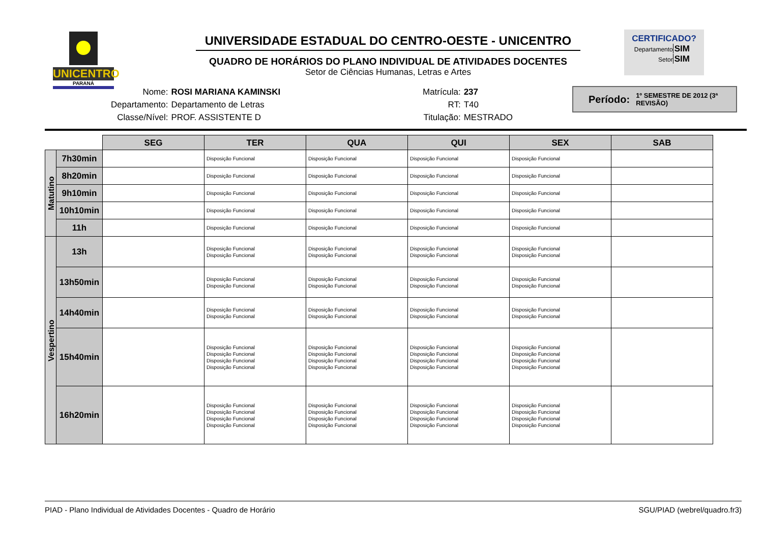UNICENTRO
PARANÁ
UNIVERSIDADE ESTADUAL DO CENTRO-OESTE - UNICENTRO
QUADRO DE HORÁRIOS DO PLANO INDIVIDUAL DE ATIVIDADES DOCENTES
Setor de Ciências Humanas, Letras e Artes
CERTIFICADO?
DepartamentoSIM
SetorSIM
| Nome: | ROSI MARIANA KAMINSKI |
| Departamento: | Departamento de Letras |
| Classe/Nível: | PROF. ASSISTENTE D |
| Matrícula: | 237 |
| RT: | T40 |
| Titulação: | MESTRADO |
Período: 1º SEMESTRE DE 2012 (3ª REVISÃO)
| | | SEG | TER | QUA | QUI | SEX | SAB |
| Matutino | 7h30min | | Disposição Funcional | Disposição Funcional | Disposição Funcional | Disposição Funcional | |
| | 8h20min | | Disposição Funcional | Disposição Funcional | Disposição Funcional | Disposição Funcional | |
| | 9h10min | | Disposição Funcional | Disposição Funcional | Disposição Funcional | Disposição Funcional | |
| | 10h10min | | Disposição Funcional | Disposição Funcional | Disposição Funcional | Disposição Funcional | |
| | 11h | | Disposição Funcional | Disposição Funcional | Disposição Funcional | Disposição Funcional | |
| Vespertino | 13h | | Disposição Funcional Disposição Funcional | Disposição Funcional Disposição Funcional | Disposição Funcional Disposição Funcional | Disposição Funcional Disposição Funcional | |
| | 13h50min | | Disposição Funcional Disposição Funcional | Disposição Funcional Disposição Funcional | Disposição Funcional Disposição Funcional | Disposição Funcional Disposição Funcional | |
| | 14h40min | | Disposição Funcional Disposição Funcional | Disposição Funcional Disposição Funcional | Disposição Funcional Disposição Funcional | Disposição Funcional Disposição Funcional | |
| | 15h40min | | Disposição Funcional Disposição Funcional Disposição Funcional Disposição Funcional | Disposição Funcional Disposição Funcional Disposição Funcional Disposição Funcional | Disposição Funcional Disposição Funcional Disposição Funcional Disposição Funcional | Disposição Funcional Disposição Funcional Disposição Funcional Disposição Funcional | |
| | 16h20min | | Disposição Funcional Disposição Funcional Disposição Funcional Disposição Funcional | Disposição Funcional Disposição Funcional Disposição Funcional Disposição Funcional | Disposição Funcional Disposição Funcional Disposição Funcional Disposição Funcional | Disposição Funcional Disposição Funcional Disposição Funcional Disposição Funcional | |
PIAD - Plano Individual de Atividades Docentes - Quadro de Horário SGU/PIAD (webrel/quadro.fr3)